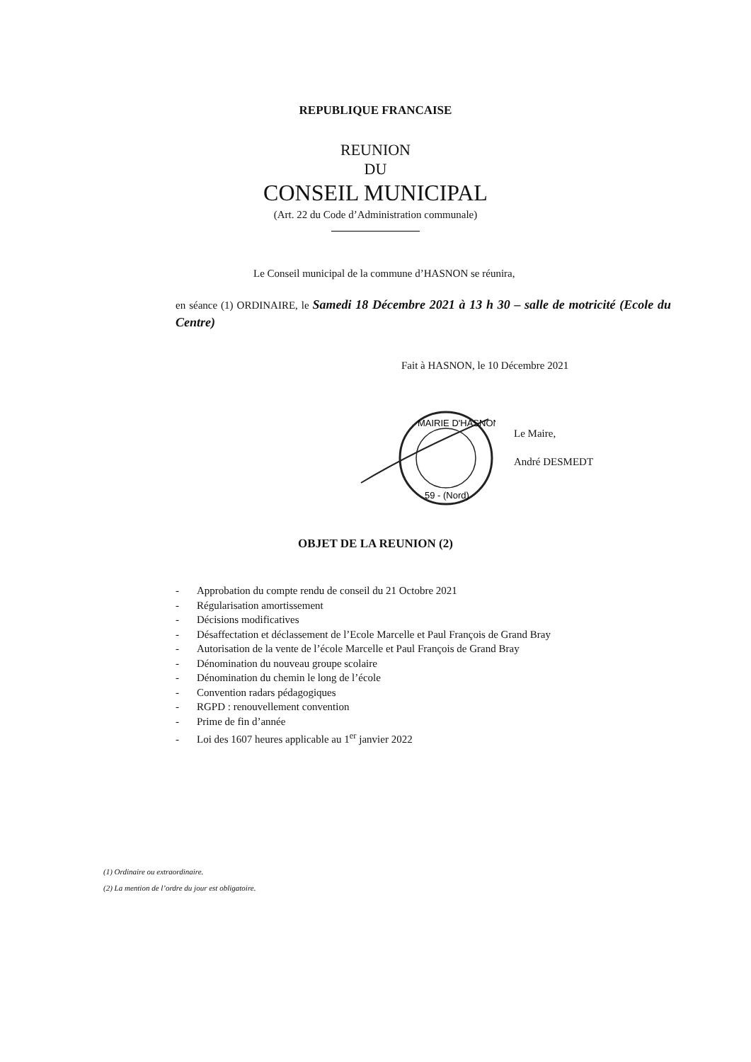REPUBLIQUE FRANCAISE
REUNION
DU
CONSEIL MUNICIPAL
(Art. 22 du Code d’Administration communale)
Le Conseil municipal de la commune d’HASNON se réunira,
en séance (1) ORDINAIRE, le Samedi 18 Décembre 2021 à 13 h 30 – salle de motricité (Ecole du Centre)
Fait à HASNON, le 10 Décembre 2021
MAIRIE D'HASNON
59 - (Nord)
Le Maire,
André DESMEDT
OBJET DE LA REUNION (2)
- Approbation du compte rendu de conseil du 21 Octobre 2021
- Régularisation amortissement
- Décisions modificatives
- Désaffectation et déclassement de l’Ecole Marcelle et Paul François de Grand Bray
- Autorisation de la vente de l’école Marcelle et Paul François de Grand Bray
- Dénomination du nouveau groupe scolaire
- Dénomination du chemin le long de l’école
- Convention radars pédagogiques
- RGPD : renouvellement convention
- Prime de fin d’année
- Loi des 1607 heures applicable au 1<sup>er</sup> janvier 2022
(1) Ordinaire ou extraordinaire.
(2) La mention de l’ordre du jour est obligatoire.